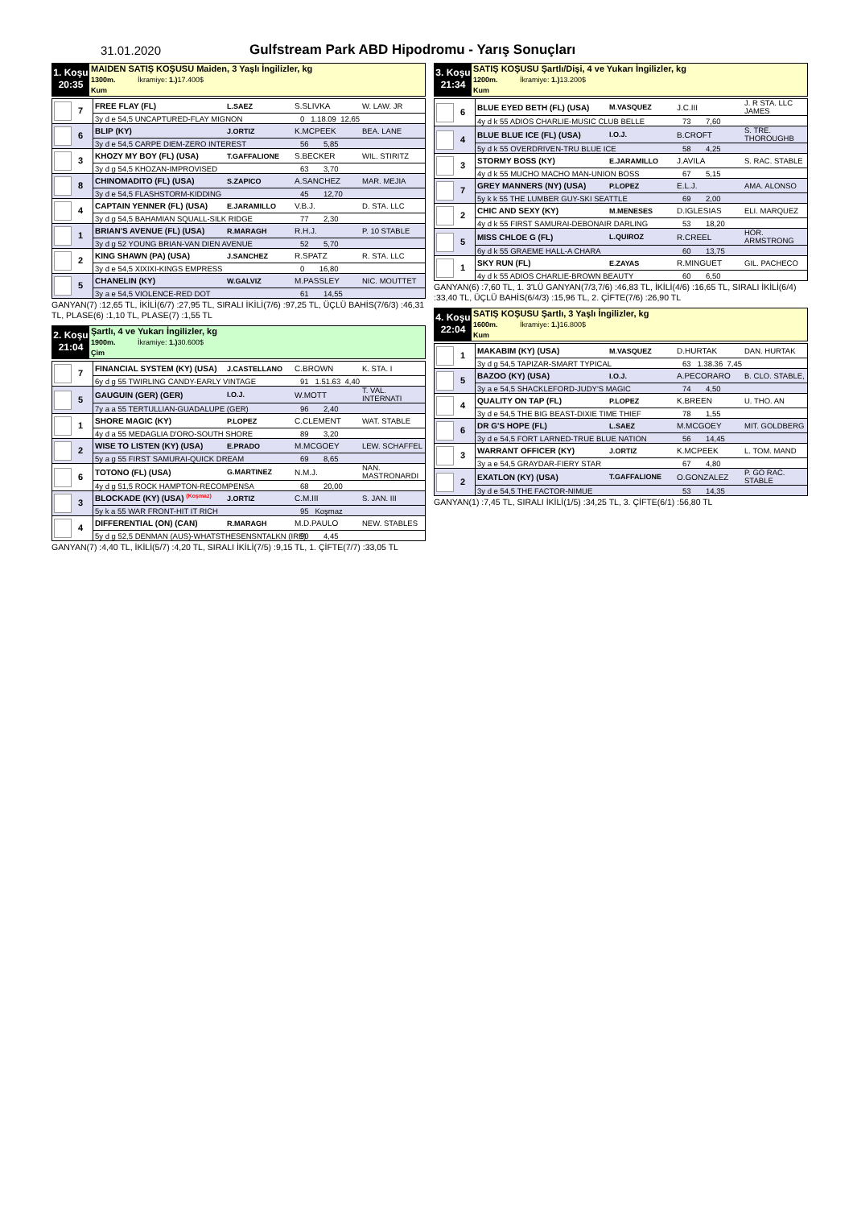31.01.2020 Gulfstream Park ABD Hipodromu - Yarış Sonuçları
1. Koşu
20:35
MAIDEN SATIŞ KOŞUSU Maiden, 3 Yaşlı İngilizler, kg
1300m. İkramiye: 1.) 17.400$
Kum
| 7 | FREE FLAY (FL) | L.SAEZ | S.SLIVKA | W. LAW. JR |
| | 3y d e 54,5 UNCAPTURED-FLAY MIGNON 0 1.18.09 12,65 | | | |
| 6 | BLIP (KY) | J.ORTIZ | K.MCPEEK | BEA. LANE |
| | 3y d e 54,5 CARPE DIEM-ZERO INTEREST 56 5,85 | | | |
| 3 | KHOZY MY BOY (FL) (USA) | T.GAFFALIONE | S.BECKER | WIL. STIRITZ |
| | 3y d g 54,5 KHOZAN-IMPROVISED 63 3,70 | | | |
| 8 | CHINOMADITO (FL) (USA) | S.ZAPICO | A.SANCHEZ | MAR. MEJIA |
| | 3y d e 54,5 FLASHSTORM-KIDDING 45 12,70 | | | |
| 4 | CAPTAIN YENNER (FL) (USA) | E.JARAMILLO | V.B.J. | D. STA. LLC |
| | 3y d g 54,5 BAHAMIAN SQUALL-SILK RIDGE 77 2,30 | | | |
| 1 | BRIAN'S AVENUE (FL) (USA) | R.MARAGH | R.H.J. | P. 10 STABLE |
| | 3y d g 52 YOUNG BRIAN-VAN DIEN AVENUE 52 5,70 | | | |
| 2 | KING SHAWN (PA) (USA) | J.SANCHEZ | R.SPATZ | R. STA. LLC |
| | 3y d e 54,5 XIXIXI-KINGS EMPRESS 0 16,80 | | | |
| 5 | CHANELIN (KY) | W.GALVIZ | M.PASSLEY | NIC. MOUTTET |
| | 3y a e 54,5 VIOLENCE-RED DOT 61 14,55 | | | |
GANYAN(7) :12,65 TL, İKİLİ(6/7) :27,95 TL, SIRALI İKİLİ(7/6) :97,25 TL, ÜÇLÜ BAHİS(7/6/3) :46,31 TL, PLASE(6) :1,10 TL, PLASE(7) :1,55 TL
2. Koşu
21:04
Şartlı, 4 ve Yukarı İngilizler, kg
1900m. İkramiye: 1.) 30.600$
Çim
| 7 | FINANCIAL SYSTEM (KY) (USA) | J.CASTELLANO | C.BROWN | K. STA. I |
| | 6y d g 55 TWIRLING CANDY-EARLY VINTAGE 91 1.51.63 4,40 | | | |
| 5 | GAUGUIN (GER) (GER) | I.O.J. | W.MOTT | T. VAL. INTERNATI |
| | 7y a a 55 TERTULLIAN-GUADALUPE (GER) 96 2,40 | | | |
| 1 | SHORE MAGIC (KY) | P.LOPEZ | C.CLEMENT | WAT. STABLE |
| | 4y d a 55 MEDAGLIA D'ORO-SOUTH SHORE 89 3,20 | | | |
| 2 | WISE TO LISTEN (KY) (USA) | E.PRADO | M.MCGOEY | LEW. SCHAFFEL |
| | 5y a g 55 FIRST SAMURAI-QUICK DREAM 69 8,65 | | | |
| 6 | TOTONO (FL) (USA) | G.MARTINEZ | N.M.J. | NAN. MASTRONARDI |
| | 4y d g 51,5 ROCK HAMPTON-RECOMPENSA 68 20,00 | | | |
| 3 | BLOCKADE (KY) (USA) <sup>(Koşmaz)</sup> | J.ORTIZ | C.M.III | S. JAN. III |
| | 5y k a 55 WAR FRONT-HIT IT RICH 95 Koşmaz | | | |
| 4 | DIFFERENTIAL (ON) (CAN) | R.MARAGH | M.D.PAULO | NEW. STABLES |
| | 5y d g 52,5 DENMAN (AUS)-WHATSTHESENSNTALKN (IRE) 90 4,45 | | | |
GANYAN(7) :4,40 TL, İKİLİ(5/7) :4,20 TL, SIRALI İKİLİ(7/5) :9,15 TL, 1. ÇİFTE(7/7) :33,05 TL
3. Koşu
21:34
SATIŞ KOŞUSU Şartlı/Dişi, 4 ve Yukarı İngilizler, kg
1200m. İkramiye: 1.) 13.200$
Kum
| 6 | BLUE EYED BETH (FL) (USA) | M.VASQUEZ | J.C.III | J. R STA. LLC JAMES |
| | 4y d k 55 ADIOS CHARLIE-MUSIC CLUB BELLE 73 7,60 | | | |
| 4 | BLUE BLUE ICE (FL) (USA) | I.O.J. | B.CROFT | S. TRE. THOROUGHB |
| | 5y d k 55 OVERDRIVEN-TRU BLUE ICE 58 4,25 | | | |
| 3 | STORMY BOSS (KY) | E.JARAMILLO | J.AVILA | S. RAC. STABLE |
| | 4y d k 55 MUCHO MACHO MAN-UNION BOSS 67 5,15 | | | |
| 7 | GREY MANNERS (NY) (USA) | P.LOPEZ | E.L.J. | AMA. ALONSO |
| | 5y k k 55 THE LUMBER GUY-SKI SEATTLE 69 2,00 | | | |
| 2 | CHIC AND SEXY (KY) | M.MENESES | D.IGLESIAS | ELI. MARQUEZ |
| | 4y d k 55 FIRST SAMURAI-DEBONAIR DARLING 53 18,20 | | | |
| 5 | MISS CHLOE G (FL) | L.QUIROZ | R.CREEL | HOR. ARMSTRONG |
| | 6y d k 55 GRAEME HALL-A CHARA 60 13,75 | | | |
| 1 | SKY RUN (FL) | E.ZAYAS | R.MINGUET | GIL. PACHECO |
| | 4y d k 55 ADIOS CHARLIE-BROWN BEAUTY 60 6,50 | | | |
GANYAN(6) :7,60 TL, 1. 3'LÜ GANYAN(7/3,7/6) :46,83 TL, İKİLİ(4/6) :16,65 TL, SIRALI İKİLİ(6/4) :33,40 TL, ÜÇLÜ BAHİS(6/4/3) :15,96 TL, 2. ÇİFTE(7/6) :26,90 TL
4. Koşu
22:04
SATIŞ KOŞUSU Şartlı, 3 Yaşlı İngilizler, kg
1600m. İkramiye: 1.) 16.800$
Kum
| 1 | MAKABIM (KY) (USA) | M.VASQUEZ | D.HURTAK | DAN. HURTAK |
| | 3y d g 54,5 TAPIZAR-SMART TYPICAL 63 1.38.36 7,45 | | | |
| 5 | BAZOO (KY) (USA) | I.O.J. | A.PECORARO | B. CLO. STABLE, |
| | 3y a e 54,5 SHACKLEFORD-JUDY'S MAGIC 74 4,50 | | | |
| 4 | QUALITY ON TAP (FL) | P.LOPEZ | K.BREEN | U. THO. AN |
| | 3y d e 54,5 THE BIG BEAST-DIXIE TIME THIEF 78 1,55 | | | |
| 6 | DR G'S HOPE (FL) | L.SAEZ | M.MCGOEY | MIT. GOLDBERG |
| | 3y d e 54,5 FORT LARNED-TRUE BLUE NATION 56 14,45 | | | |
| 3 | WARRANT OFFICER (KY) | J.ORTIZ | K.MCPEEK | L. TOM. MAND |
| | 3y a e 54,5 GRAYDAR-FIERY STAR 67 4,80 | | | |
| 2 | EXATLON (KY) (USA) | T.GAFFALIONE | O.GONZALEZ | P. GO RAC. STABLE |
| | 3y d e 54,5 THE FACTOR-NIMUE 53 14,35 | | | |
GANYAN(1) :7,45 TL, SIRALI İKİLİ(1/5) :34,25 TL, 3. ÇİFTE(6/1) :56,80 TL